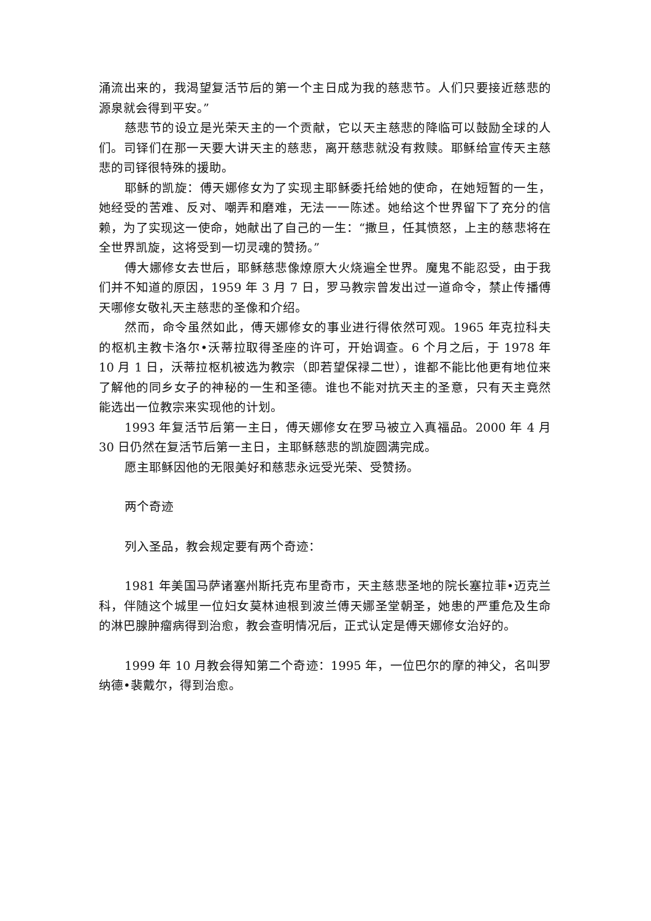涌流出来的，我渴望复活节后的第一个主日成为我的慈悲节。人们只要接近慈悲的源泉就会得到平安。”
慈悲节的设立是光荣天主的一个贡献，它以天主慈悲的降临可以鼓励全球的人们。司铎们在那一天要大讲天主的慈悲，离开慈悲就没有救赎。耶稣给宣传天主慈悲的司铎很特殊的援助。
耶稣的凯旋：傅天娜修女为了实现主耶稣委托给她的使命，在她短暂的一生，她经受的苦难、反对、嘲弄和磨难，无法一一陈述。她给这个世界留下了充分的信赖，为了实现这一使命，她献出了自己的一生：“撒旦，任其愤怒，上主的慈悲将在全世界凯旋，这将受到一切灵魂的赞扬。”
傅大娜修女去世后，耶稣慈悲像燎原大火烧遍全世界。魔鬼不能忍受，由于我们并不知道的原因，1959 年 3 月 7 日，罗马教宗曾发出过一道命令，禁止传播傅天哪修女敬礼天主慈悲的圣像和介绍。
然而，命令虽然如此，傅天娜修女的事业进行得依然可观。1965 年克拉科夫的枢机主教卡洛尔•沃蒂拉取得圣座的许可，开始调查。6 个月之后，于 1978 年 10 月 1 日，沃蒂拉枢机被选为教宗（即若望保禄二世），谁都不能比他更有地位来了解他的同乡女子的神秘的一生和圣德。谁也不能对抗天主的圣意，只有天主竟然能选出一位教宗来实现他的计划。
1993 年复活节后第一主日，傅天娜修女在罗马被立入真福品。2000 年 4 月 30 日仍然在复活节后第一主日，主耶稣慈悲的凯旋圆满完成。
愿主耶稣因他的无限美好和慈悲永远受光荣、受赞扬。
两个奇迹
列入圣品，教会规定要有两个奇迹：
1981 年美国马萨诸塞州斯托克布里奇市，天主慈悲圣地的院长塞拉菲•迈克兰科，伴随这个城里一位妇女莫林迪根到波兰傅天娜圣堂朝圣，她患的严重危及生命的淋巴腺肿瘤病得到治愈，教会查明情况后，正式认定是傅天娜修女治好的。
1999 年 10 月教会得知第二个奇迹：1995 年，一位巴尔的摩的神父，名叫罗纳德•裴戴尔，得到治愈。